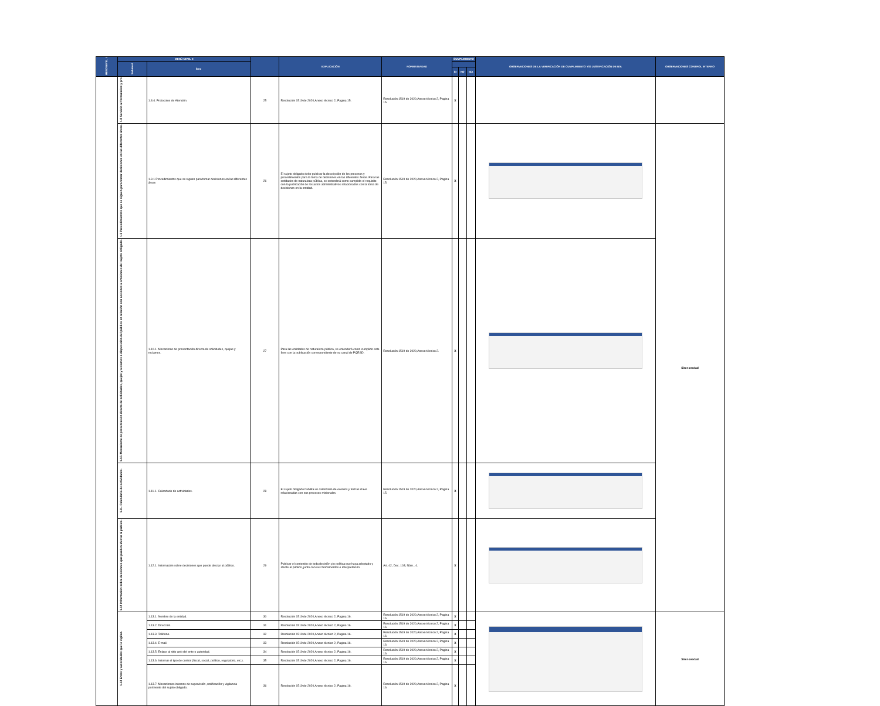| MENÚ NIVEL I | MENÚ NIVEL II | | | EXPLICACIÓN | NORMATIVIDAD | CUMPLIMIENTO | | | OBSERVACIONES DE LA VERIFICACIÓN DE CUMPLIMIENTO Y/O JUSTIFICACIÓN DE N/A | OBSERVACIONES CONTROL INTERNO |
| --- | --- | --- | --- | --- | --- | --- | --- | --- | --- | --- |
| | Subnivel | Ítem | | | | | | | | |
| | | | | | | SI | NO | N/A | | |
| | 1.8 Servicio al formularios y pro | 1.8.4. Protocolos de Atención. | 25 | Resolución 1519 de 2020,Anexo técnico 2, Pagina 15. | Resolución 1519 de 2020,Anexo técnico 2, Pagina 15. | X | | | | |
| | 1.9 Procedimientos que se siguen para tomar decisiones en las diferentes áreas. | 1.9.1 Procedimientos que se siguen para tomar decisiones en las diferentes áreas | 26 | El sujeto obligado debe publicar la descripción de los procesos y procedimientos para la toma de decisiones en las diferentes áreas. Para las entidades de naturaleza pública, se entenderá como cumplido el requisito con la publicación de los actos administrativos relacionados con la toma de decisiones en la entidad. | Resolución 1519 de 2020,Anexo técnico 2, Pagina 15. | X | | | | Sin novedad |
| | 1.10. Mecanismo de presentación directa de solicitudes, quejas y reclamos a disposición del público en relación con acciones u omisiones del sujeto obligado. | 1.10.1. Mecanismo de presentación directa de solicitudes, quejas y reclamos. | 27 | Para las entidades de naturaleza pública, se entenderá como cumplido este ítem con la publicación correspondiente de su canal de PQRSD. | Resolución 1519 de 2020,Anexo técnico 2. | X | | | | |
| | 1.11. Calendario de actividades. | 1.11.1. Calendario de actividades. | 28 | El sujeto obligado habilita un calendario de eventos y fechas clave relacionadas con sus procesos misionales. | Resolución 1519 de 2020,Anexo técnico 2, Pagina 15. | X | | | | |
| | 1.12 Información sobre decisiones que pueden afectar al público. | 1.12.1. Información sobre decisiones que puede afectar al público. | 29 | Publicar el contenido de toda decisión y/o política que haya adoptado y afecte al público, junto con sus fundamentos e interpretación. | Art. 42, Dec. 103, Núm.. 4. | X | | | | |
| | 1.13 Entes y autoridades que lo vigilan. | 1.13.1. Nombre de la entidad. | 30 | Resolución 1519 de 2020,Anexo técnico 2, Pagina 16. | Resolución 1519 de 2020,Anexo técnico 2, Pagina 16. | X | | | | Sin novedad |
| | | 1.13.2. Dirección. | 31 | Resolución 1519 de 2020,Anexo técnico 2, Pagina 16. | Resolución 1519 de 2020,Anexo técnico 2, Pagina 16. | X | | | | |
| | | 1.13.3. Teléfono. | 32 | Resolución 1519 de 2020,Anexo técnico 2, Pagina 16. | Resolución 1519 de 2020,Anexo técnico 2, Pagina 16. | X | | | | |
| | | 1.13.4. E-mail. | 33 | Resolución 1519 de 2020,Anexo técnico 2, Pagina 16. | Resolución 1519 de 2020,Anexo técnico 2, Pagina 16. | X | | | | |
| | | 1.13.5. Enlace al sitio web del ente o autoridad. | 34 | Resolución 1519 de 2020,Anexo técnico 2, Pagina 16. | Resolución 1519 de 2020,Anexo técnico 2, Pagina 16. | X | | | | |
| | | 1.13.6. Informar el tipo de control (fiscal, social, político, regulatorio, etc.). | 35 | Resolución 1519 de 2020,Anexo técnico 2, Pagina 16. | Resolución 1519 de 2020,Anexo técnico 2, Pagina 16. | X | | | | |
| | | 1.13.7. Mecanismos internos de supervisión, notificación y vigilancia pertinente del sujeto obligado. | 36 | Resolución 1519 de 2020,Anexo técnico 2, Pagina 16. | Resolución 1519 de 2020,Anexo técnico 2, Pagina 16. | X | | | | |